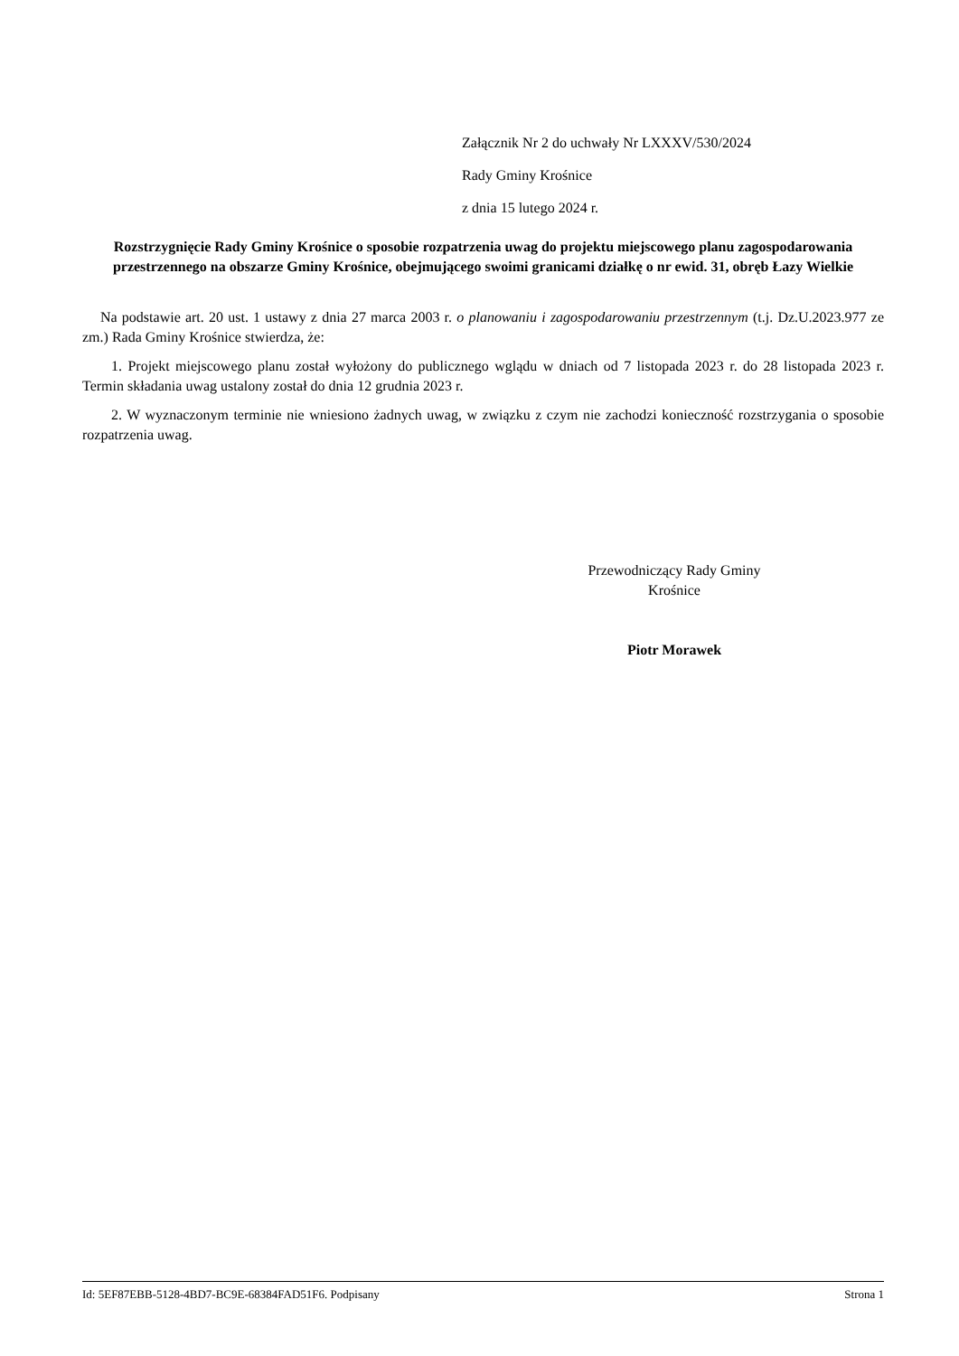Załącznik Nr 2 do uchwały Nr LXXXV/530/2024
Rady Gminy Krośnice
z dnia 15 lutego 2024 r.
Rozstrzygnięcie Rady Gminy Krośnice o sposobie rozpatrzenia uwag do projektu miejscowego planu zagospodarowania przestrzennego na obszarze Gminy Krośnice, obejmującego swoimi granicami działkę o nr ewid. 31, obręb Łazy Wielkie
Na podstawie art. 20 ust. 1 ustawy z dnia 27 marca 2003 r. o planowaniu i zagospodarowaniu przestrzennym (t.j. Dz.U.2023.977 ze zm.) Rada Gminy Krośnice stwierdza, że:
1. Projekt miejscowego planu został wyłożony do publicznego wglądu w dniach od 7 listopada 2023 r. do 28 listopada 2023 r. Termin składania uwag ustalony został do dnia 12 grudnia 2023 r.
2. W wyznaczonym terminie nie wniesiono żadnych uwag, w związku z czym nie zachodzi konieczność rozstrzygania o sposobie rozpatrzenia uwag.
Przewodniczący Rady Gminy
Krośnice
Piotr Morawek
Id: 5EF87EBB-5128-4BD7-BC9E-68384FAD51F6. Podpisany Strona 1